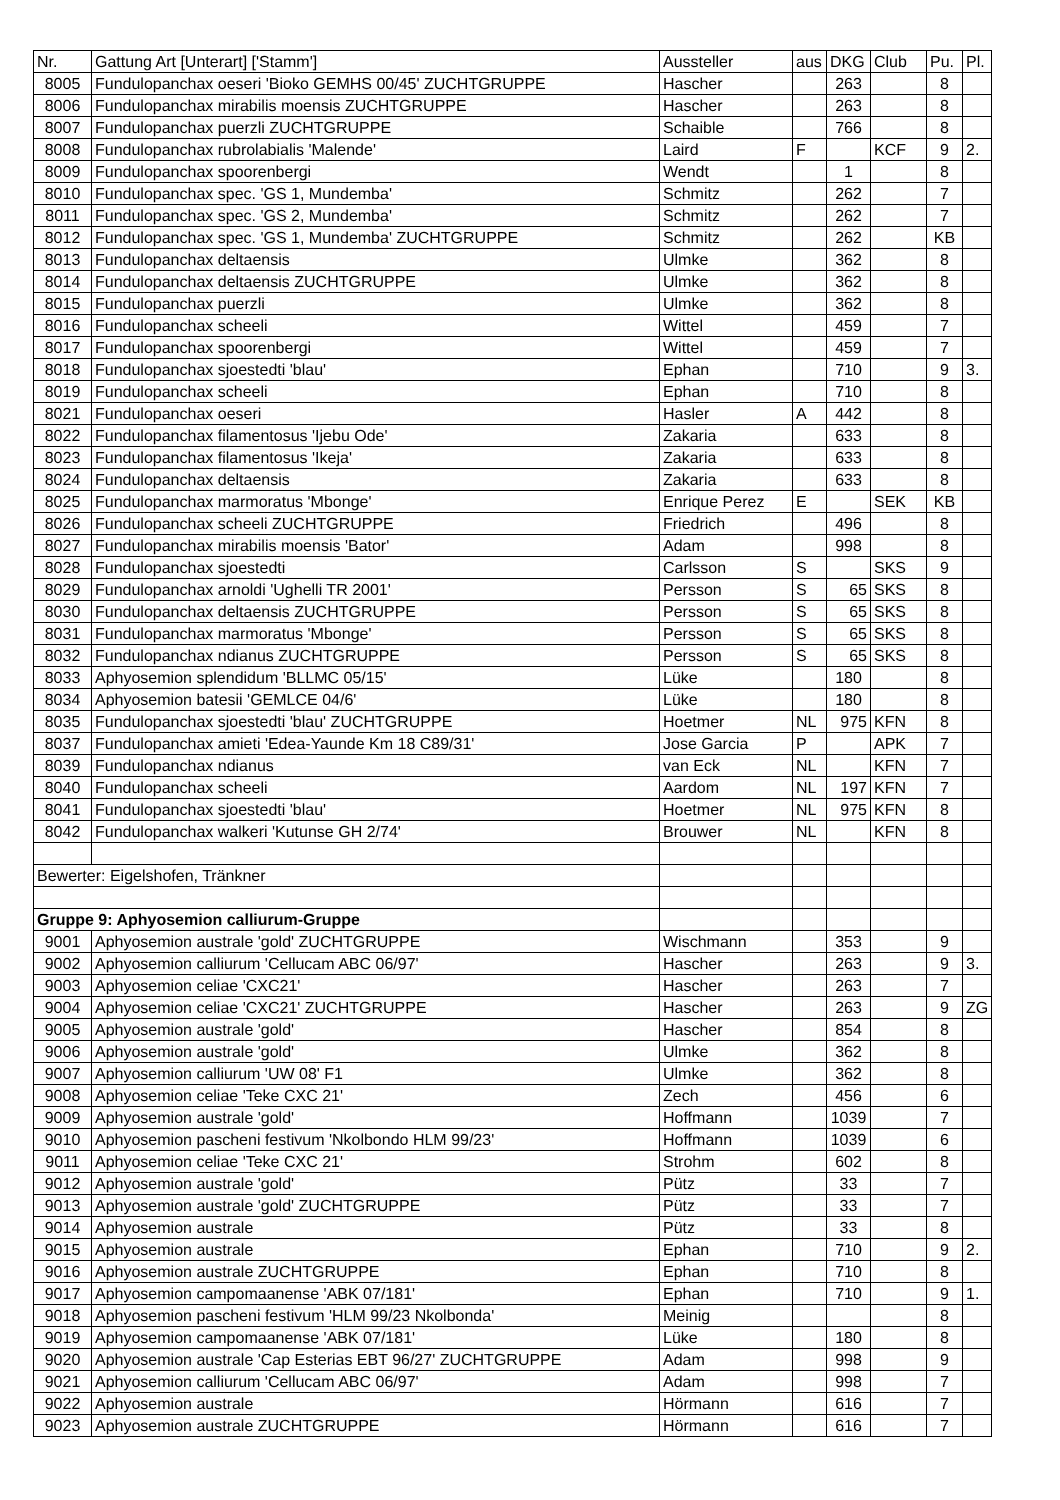| Nr. | Gattung Art [Unterart] ['Stamm'] | Aussteller | aus | DKG | Club | Pu. | Pl. |
| 8005 | Fundulopanchax oeseri 'Bioko GEMHS 00/45' ZUCHTGRUPPE | Hascher | | 263 | | 8 | |
| 8006 | Fundulopanchax mirabilis moensis ZUCHTGRUPPE | Hascher | | 263 | | 8 | |
| 8007 | Fundulopanchax puerzli ZUCHTGRUPPE | Schaible | | 766 | | 8 | |
| 8008 | Fundulopanchax rubrolabialis 'Malende' | Laird | F | | KCF | 9 | 2. |
| 8009 | Fundulopanchax spoorenbergi | Wendt | | 1 | | 8 | |
| 8010 | Fundulopanchax spec. 'GS 1, Mundemba' | Schmitz | | 262 | | 7 | |
| 8011 | Fundulopanchax spec. 'GS 2, Mundemba' | Schmitz | | 262 | | 7 | |
| 8012 | Fundulopanchax spec. 'GS 1, Mundemba' ZUCHTGRUPPE | Schmitz | | 262 | | KB | |
| 8013 | Fundulopanchax deltaensis | Ulmke | | 362 | | 8 | |
| 8014 | Fundulopanchax deltaensis ZUCHTGRUPPE | Ulmke | | 362 | | 8 | |
| 8015 | Fundulopanchax puerzli | Ulmke | | 362 | | 8 | |
| 8016 | Fundulopanchax scheeli | Wittel | | 459 | | 7 | |
| 8017 | Fundulopanchax spoorenbergi | Wittel | | 459 | | 7 | |
| 8018 | Fundulopanchax sjoestedti 'blau' | Ephan | | 710 | | 9 | 3. |
| 8019 | Fundulopanchax scheeli | Ephan | | 710 | | 8 | |
| 8021 | Fundulopanchax oeseri | Hasler | A | 442 | | 8 | |
| 8022 | Fundulopanchax filamentosus 'Ijebu Ode' | Zakaria | | 633 | | 8 | |
| 8023 | Fundulopanchax filamentosus 'Ikeja' | Zakaria | | 633 | | 8 | |
| 8024 | Fundulopanchax deltaensis | Zakaria | | 633 | | 8 | |
| 8025 | Fundulopanchax marmoratus 'Mbonge' | Enrique Perez | E | | SEK | KB | |
| 8026 | Fundulopanchax scheeli ZUCHTGRUPPE | Friedrich | | 496 | | 8 | |
| 8027 | Fundulopanchax mirabilis moensis 'Bator' | Adam | | 998 | | 8 | |
| 8028 | Fundulopanchax sjoestedti | Carlsson | S | | SKS | 9 | |
| 8029 | Fundulopanchax arnoldi 'Ughelli TR 2001' | Persson | S | 65 | SKS | 8 | |
| 8030 | Fundulopanchax deltaensis ZUCHTGRUPPE | Persson | S | 65 | SKS | 8 | |
| 8031 | Fundulopanchax marmoratus 'Mbonge' | Persson | S | 65 | SKS | 8 | |
| 8032 | Fundulopanchax ndianus ZUCHTGRUPPE | Persson | S | 65 | SKS | 8 | |
| 8033 | Aphyosemion splendidum 'BLLMC 05/15' | Lüke | | 180 | | 8 | |
| 8034 | Aphyosemion batesii 'GEMLCE 04/6' | Lüke | | 180 | | 8 | |
| 8035 | Fundulopanchax sjoestedti 'blau' ZUCHTGRUPPE | Hoetmer | NL | 975 | KFN | 8 | |
| 8037 | Fundulopanchax amieti 'Edea-Yaunde Km 18 C89/31' | Jose Garcia | P | | APK | 7 | |
| 8039 | Fundulopanchax ndianus | van Eck | NL | | KFN | 7 | |
| 8040 | Fundulopanchax scheeli | Aardom | NL | 197 | KFN | 7 | |
| 8041 | Fundulopanchax sjoestedti 'blau' | Hoetmer | NL | 975 | KFN | 8 | |
| 8042 | Fundulopanchax walkeri 'Kutunse GH 2/74' | Brouwer | NL | | KFN | 8 | |
| Bewerter: Eigelshofen, Tränkner | | | | | | | |
| Gruppe 9: Aphyosemion calliurum-Gruppe | | | | | | | |
| 9001 | Aphyosemion australe 'gold' ZUCHTGRUPPE | Wischmann | | 353 | | 9 | |
| 9002 | Aphyosemion calliurum 'Cellucam ABC 06/97' | Hascher | | 263 | | 9 | 3. |
| 9003 | Aphyosemion celiae 'CXC21' | Hascher | | 263 | | 7 | |
| 9004 | Aphyosemion celiae 'CXC21' ZUCHTGRUPPE | Hascher | | 263 | | 9 | ZG |
| 9005 | Aphyosemion australe 'gold' | Hascher | | 854 | | 8 | |
| 9006 | Aphyosemion australe 'gold' | Ulmke | | 362 | | 8 | |
| 9007 | Aphyosemion calliurum 'UW 08' F1 | Ulmke | | 362 | | 8 | |
| 9008 | Aphyosemion celiae 'Teke CXC 21' | Zech | | 456 | | 6 | |
| 9009 | Aphyosemion australe 'gold' | Hoffmann | | 1039 | | 7 | |
| 9010 | Aphyosemion pascheni festivum 'Nkolbondo HLM 99/23' | Hoffmann | | 1039 | | 6 | |
| 9011 | Aphyosemion celiae 'Teke CXC 21' | Strohm | | 602 | | 8 | |
| 9012 | Aphyosemion australe 'gold' | Pütz | | 33 | | 7 | |
| 9013 | Aphyosemion australe 'gold' ZUCHTGRUPPE | Pütz | | 33 | | 7 | |
| 9014 | Aphyosemion australe | Pütz | | 33 | | 8 | |
| 9015 | Aphyosemion australe | Ephan | | 710 | | 9 | 2. |
| 9016 | Aphyosemion australe ZUCHTGRUPPE | Ephan | | 710 | | 8 | |
| 9017 | Aphyosemion campomaanense 'ABK 07/181' | Ephan | | 710 | | 9 | 1. |
| 9018 | Aphyosemion pascheni festivum 'HLM 99/23 Nkolbonda' | Meinig | | | | 8 | |
| 9019 | Aphyosemion campomaanense 'ABK 07/181' | Lüke | | 180 | | 8 | |
| 9020 | Aphyosemion australe 'Cap Esterias EBT 96/27' ZUCHTGRUPPE | Adam | | 998 | | 9 | |
| 9021 | Aphyosemion calliurum 'Cellucam ABC 06/97' | Adam | | 998 | | 7 | |
| 9022 | Aphyosemion australe | Hörmann | | 616 | | 7 | |
| 9023 | Aphyosemion australe ZUCHTGRUPPE | Hörmann | | 616 | | 7 | |